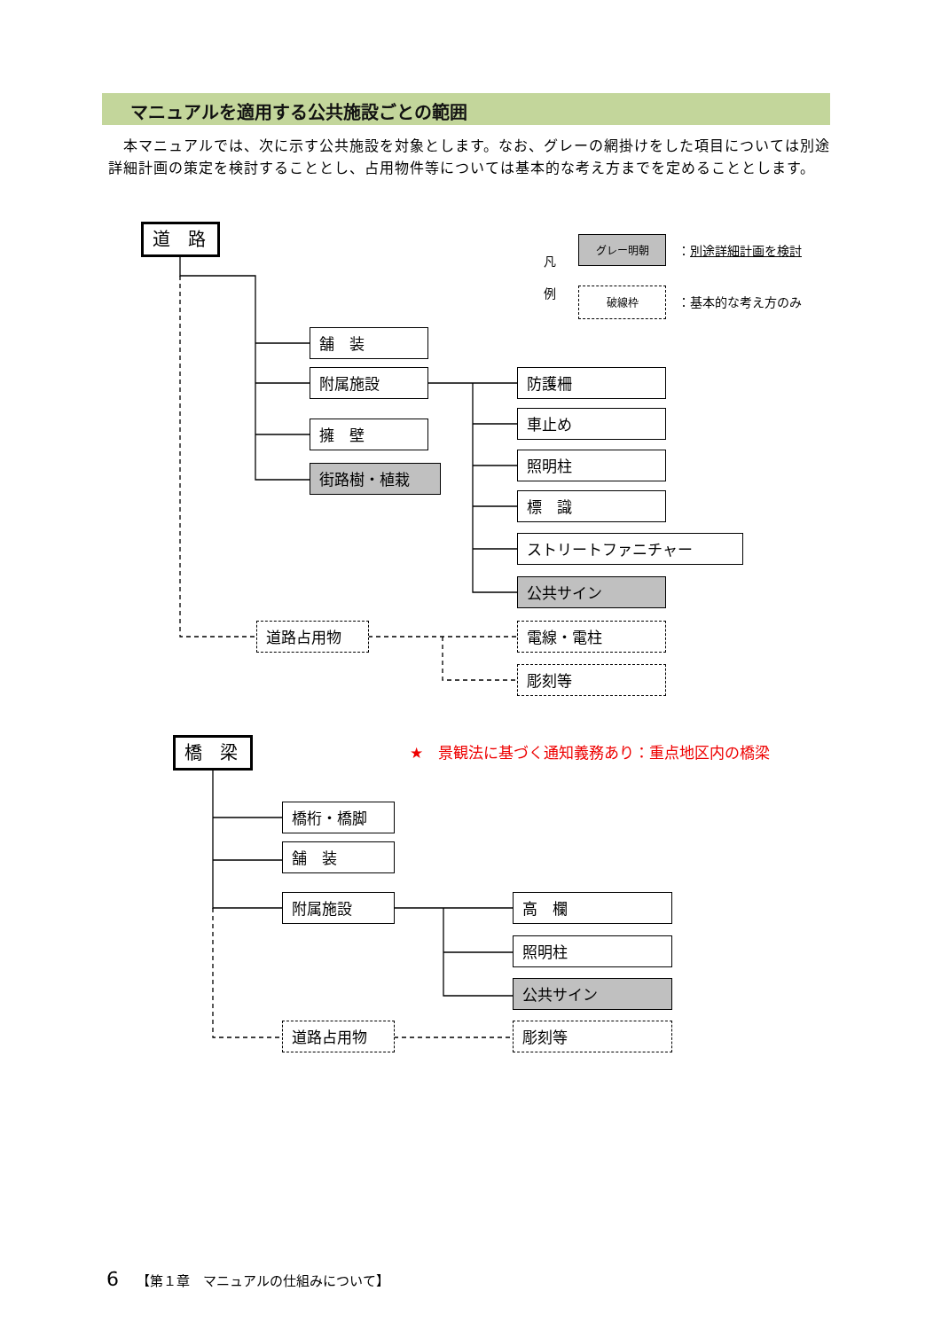マニュアルを適用する公共施設ごとの範囲
　本マニュアルでは、次に示す公共施設を対象とします。なお、グレーの網掛けをした項目については別途詳細計画の策定を検討することとし、占用物件等については基本的な考え方までを定めることとします。
道　路
凡
例
グレー明朝
：別途詳細計画を検討
破線枠
：基本的な考え方のみ
舗　装
附属施設
擁　壁
街路樹・植栽
防護柵
車止め
照明柱
標　識
ストリートファニチャー
公共サイン
道路占用物 電線・電柱
彫刻等
橋　梁
★　景観法に基づく通知義務あり：重点地区内の橋梁
橋桁・橋脚
舗　装
附属施設 高　欄
照明柱
公共サイン
道路占用物 彫刻等
6 【第１章　マニュアルの仕組みについて】